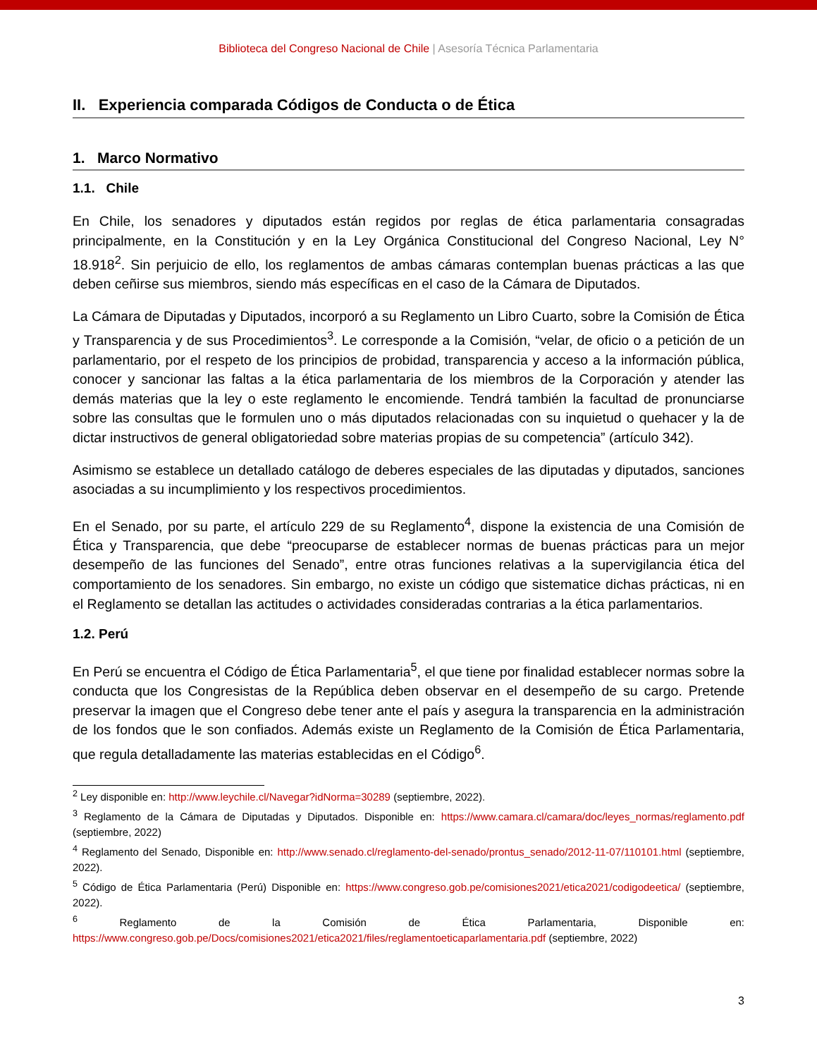Biblioteca del Congreso Nacional de Chile | Asesoría Técnica Parlamentaria
II. Experiencia comparada Códigos de Conducta o de Ética
1. Marco Normativo
1.1. Chile
En Chile, los senadores y diputados están regidos por reglas de ética parlamentaria consagradas principalmente, en la Constitución y en la Ley Orgánica Constitucional del Congreso Nacional, Ley N° 18.918<sup>2</sup>. Sin perjuicio de ello, los reglamentos de ambas cámaras contemplan buenas prácticas a las que deben ceñirse sus miembros, siendo más específicas en el caso de la Cámara de Diputados.
La Cámara de Diputadas y Diputados, incorporó a su Reglamento un Libro Cuarto, sobre la Comisión de Ética y Transparencia y de sus Procedimientos<sup>3</sup>. Le corresponde a la Comisión, “velar, de oficio o a petición de un parlamentario, por el respeto de los principios de probidad, transparencia y acceso a la información pública, conocer y sancionar las faltas a la ética parlamentaria de los miembros de la Corporación y atender las demás materias que la ley o este reglamento le encomiende. Tendrá también la facultad de pronunciarse sobre las consultas que le formulen uno o más diputados relacionadas con su inquietud o quehacer y la de dictar instructivos de general obligatoriedad sobre materias propias de su competencia” (artículo 342).
Asimismo se establece un detallado catálogo de deberes especiales de las diputadas y diputados, sanciones asociadas a su incumplimiento y los respectivos procedimientos.
En el Senado, por su parte, el artículo 229 de su Reglamento<sup>4</sup>, dispone la existencia de una Comisión de Ética y Transparencia, que debe “preocuparse de establecer normas de buenas prácticas para un mejor desempeño de las funciones del Senado”, entre otras funciones relativas a la supervigilancia ética del comportamiento de los senadores. Sin embargo, no existe un código que sistematice dichas prácticas, ni en el Reglamento se detallan las actitudes o actividades consideradas contrarias a la ética parlamentarios.
1.2. Perú
En Perú se encuentra el Código de Ética Parlamentaria<sup>5</sup>, el que tiene por finalidad establecer normas sobre la conducta que los Congresistas de la República deben observar en el desempeño de su cargo. Pretende preservar la imagen que el Congreso debe tener ante el país y asegura la transparencia en la administración de los fondos que le son confiados. Además existe un Reglamento de la Comisión de Ética Parlamentaria, que regula detalladamente las materias establecidas en el Código<sup>6</sup>.
<sup>2</sup> Ley disponible en: http://www.leychile.cl/Navegar?idNorma=30289 (septiembre, 2022).
<sup>3</sup> Reglamento de la Cámara de Diputadas y Diputados. Disponible en: https://www.camara.cl/camara/doc/leyes_normas/reglamento.pdf (septiembre, 2022)
<sup>4</sup> Reglamento del Senado, Disponible en: http://www.senado.cl/reglamento-del-senado/prontus_senado/2012-11-07/110101.html (septiembre, 2022).
<sup>5</sup> Código de Ética Parlamentaria (Perú) Disponible en: https://www.congreso.gob.pe/comisiones2021/etica2021/codigodeetica/ (septiembre, 2022).
<sup>6</sup> Reglamento de la Comisión de Ética Parlamentaria, Disponible en: https://www.congreso.gob.pe/Docs/comisiones2021/etica2021/files/reglamentoeticaparlamentaria.pdf (septiembre, 2022)
3